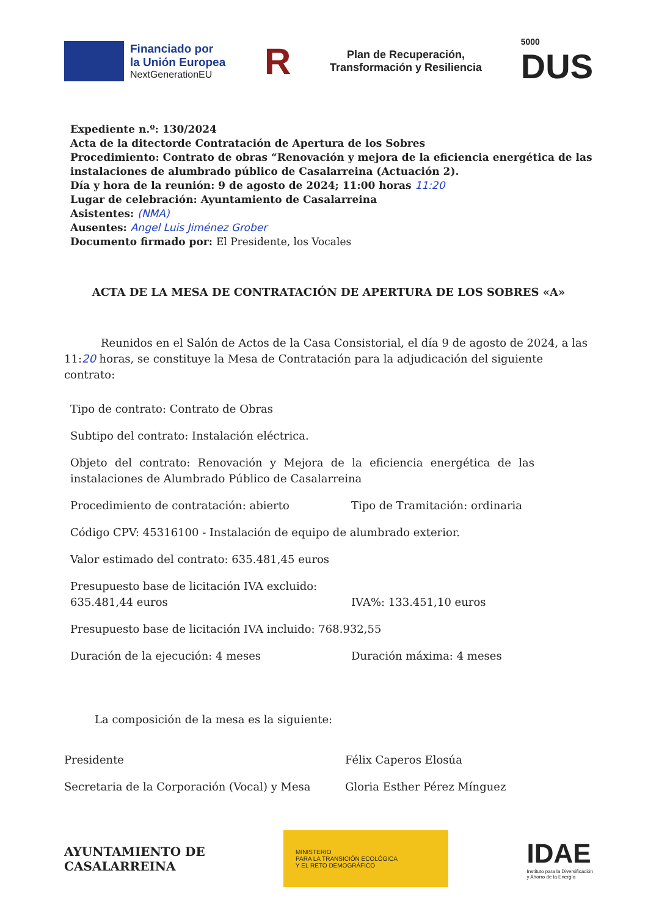Financiado por
la Unión Europea
NextGenerationEU
R
Plan de Recuperación,
Transformación y Resiliencia
5000
DUS
Expediente n.º: 130/2024
Acta de la ditectorde Contratación de Apertura de los Sobres
Procedimiento: Contrato de obras “Renovación y mejora de la eficiencia energética de las instalaciones de alumbrado público de Casalarreina (Actuación 2).
Día y hora de la reunión: 9 de agosto de 2024; 11:00 horas 11:20
Lugar de celebración: Ayuntamiento de Casalarreina
Asistentes: (NMA)
Ausentes: Angel Luis Jiménez Grober
Documento firmado por: El Presidente, los Vocales
ACTA DE LA MESA DE CONTRATACIÓN DE APERTURA DE LOS SOBRES «A»
Reunidos en el Salón de Actos de la Casa Consistorial, el día 9 de agosto de 2024, a las 11:20 horas, se constituye la Mesa de Contratación para la adjudicación del siguiente contrato:
Tipo de contrato: Contrato de Obras
Subtipo del contrato: Instalación eléctrica.
Objeto del contrato: Renovación y Mejora de la eficiencia energética de las instalaciones de Alumbrado Público de Casalarreina
Procedimiento de contratación: abierto
Tipo de Tramitación: ordinaria
Código CPV: 45316100 - Instalación de equipo de alumbrado exterior.
Valor estimado del contrato: 635.481,45 euros
Presupuesto base de licitación IVA excluido: 635.481,44 euros
IVA%: 133.451,10 euros
Presupuesto base de licitación IVA incluido: 768.932,55
Duración de la ejecución: 4 meses
Duración máxima: 4 meses
La composición de la mesa es la siguiente:
Presidente Félix Caperos Elosúa
Secretaria de la Corporación (Vocal) y Mesa
Gloria Esther Pérez Mínguez
AYUNTAMIENTO DE
CASALARREINA
MINISTERIO
PARA LA TRANSICIÓN ECOLÓGICA
Y EL RETO DEMOGRÁFICO
IDAE
Instituto para la Diversificación
y Ahorro de la Energía